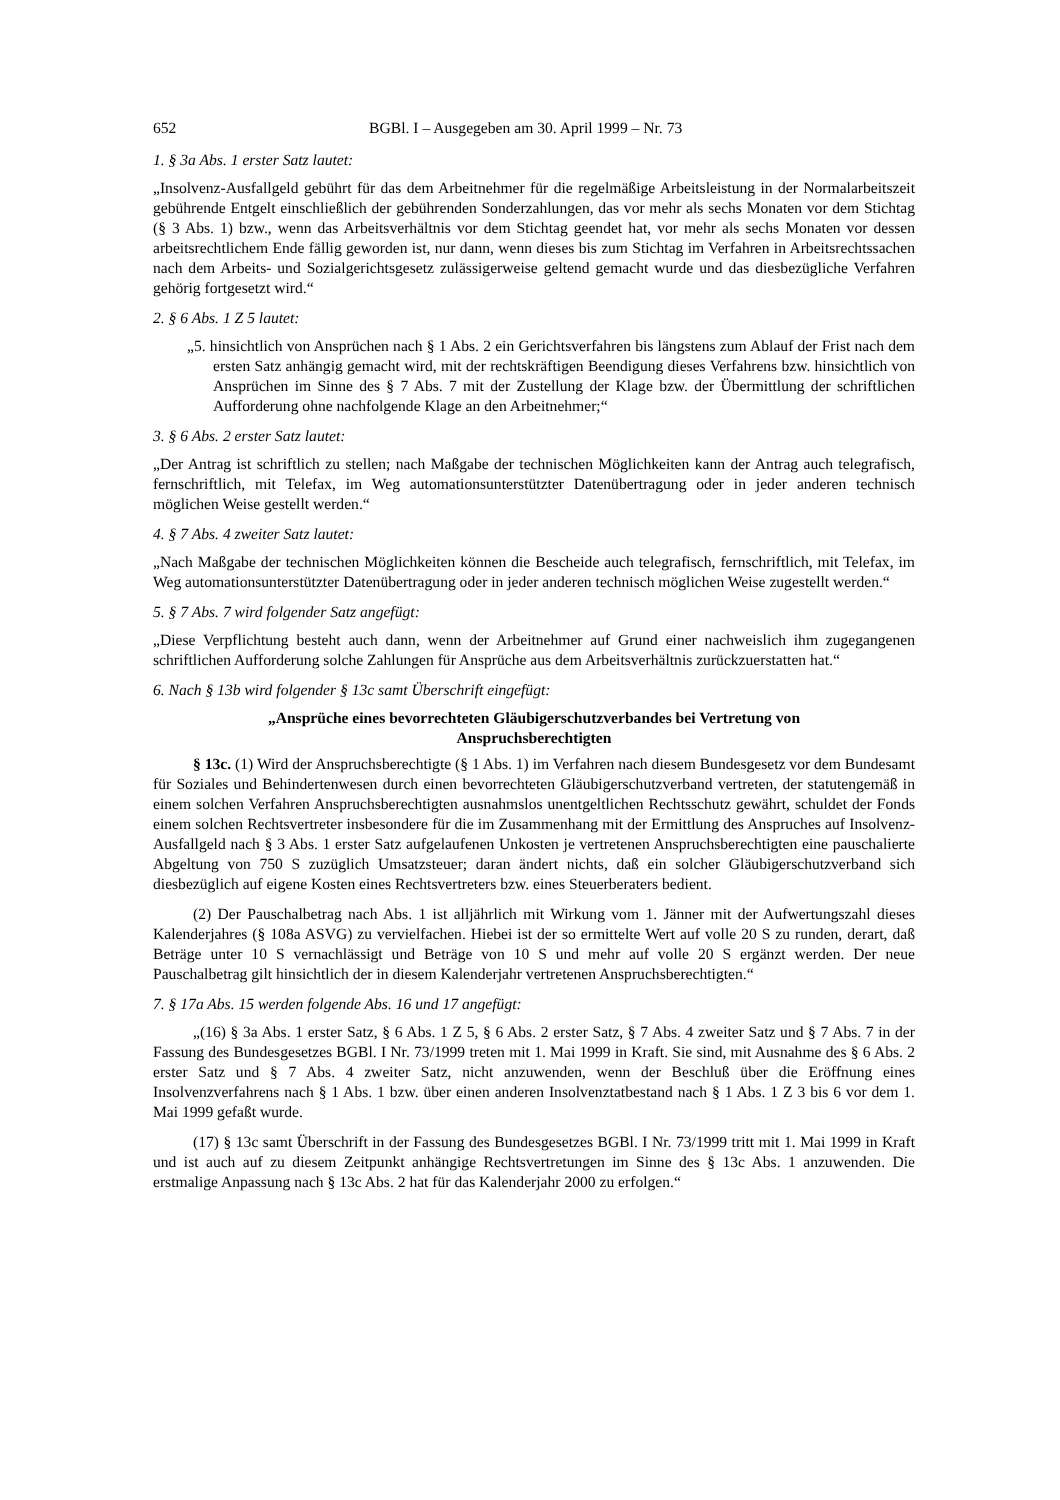652 BGBl. I – Ausgegeben am 30. April 1999 – Nr. 73
1. § 3a Abs. 1 erster Satz lautet:
„Insolvenz-Ausfallgeld gebührt für das dem Arbeitnehmer für die regelmäßige Arbeitsleistung in der Normalarbeitszeit gebührende Entgelt einschließlich der gebührenden Sonderzahlungen, das vor mehr als sechs Monaten vor dem Stichtag (§ 3 Abs. 1) bzw., wenn das Arbeitsverhältnis vor dem Stichtag geendet hat, vor mehr als sechs Monaten vor dessen arbeitsrechtlichem Ende fällig geworden ist, nur dann, wenn dieses bis zum Stichtag im Verfahren in Arbeitsrechtssachen nach dem Arbeits- und Sozialgerichtsgesetz zulässigerweise geltend gemacht wurde und das diesbezügliche Verfahren gehörig fortgesetzt wird.“
2. § 6 Abs. 1 Z 5 lautet:
„5. hinsichtlich von Ansprüchen nach § 1 Abs. 2 ein Gerichtsverfahren bis längstens zum Ablauf der Frist nach dem ersten Satz anhängig gemacht wird, mit der rechtskräftigen Beendigung dieses Verfahrens bzw. hinsichtlich von Ansprüchen im Sinne des § 7 Abs. 7 mit der Zustellung der Klage bzw. der Übermittlung der schriftlichen Aufforderung ohne nachfolgende Klage an den Arbeitnehmer;“
3. § 6 Abs. 2 erster Satz lautet:
„Der Antrag ist schriftlich zu stellen; nach Maßgabe der technischen Möglichkeiten kann der Antrag auch telegrafisch, fernschriftlich, mit Telefax, im Weg automationsunterstützter Datenübertragung oder in jeder anderen technisch möglichen Weise gestellt werden.“
4. § 7 Abs. 4 zweiter Satz lautet:
„Nach Maßgabe der technischen Möglichkeiten können die Bescheide auch telegrafisch, fernschriftlich, mit Telefax, im Weg automationsunterstützter Datenübertragung oder in jeder anderen technisch möglichen Weise zugestellt werden.“
5. § 7 Abs. 7 wird folgender Satz angefügt:
„Diese Verpflichtung besteht auch dann, wenn der Arbeitnehmer auf Grund einer nachweislich ihm zugegangenen schriftlichen Aufforderung solche Zahlungen für Ansprüche aus dem Arbeitsverhältnis zurückzuerstatten hat.“
6. Nach § 13b wird folgender § 13c samt Überschrift eingefügt:
„Ansprüche eines bevorrechteten Gläubigerschutzverbandes bei Vertretung von
Anspruchsberechtigten
§ 13c. (1) Wird der Anspruchsberechtigte (§ 1 Abs. 1) im Verfahren nach diesem Bundesgesetz vor dem Bundesamt für Soziales und Behindertenwesen durch einen bevorrechteten Gläubigerschutzverband vertreten, der statutengemäß in einem solchen Verfahren Anspruchsberechtigten ausnahmslos unentgeltlichen Rechtsschutz gewährt, schuldet der Fonds einem solchen Rechtsvertreter insbesondere für die im Zusammenhang mit der Ermittlung des Anspruches auf Insolvenz-Ausfallgeld nach § 3 Abs. 1 erster Satz aufgelaufenen Unkosten je vertretenen Anspruchsberechtigten eine pauschalierte Abgeltung von 750 S zuzüglich Umsatzsteuer; daran ändert nichts, daß ein solcher Gläubigerschutzverband sich diesbezüglich auf eigene Kosten eines Rechtsvertreters bzw. eines Steuerberaters bedient.
(2) Der Pauschalbetrag nach Abs. 1 ist alljährlich mit Wirkung vom 1. Jänner mit der Aufwertungszahl dieses Kalenderjahres (§ 108a ASVG) zu vervielfachen. Hiebei ist der so ermittelte Wert auf volle 20 S zu runden, derart, daß Beträge unter 10 S vernachlässigt und Beträge von 10 S und mehr auf volle 20 S ergänzt werden. Der neue Pauschalbetrag gilt hinsichtlich der in diesem Kalenderjahr vertretenen Anspruchsberechtigten.“
7. § 17a Abs. 15 werden folgende Abs. 16 und 17 angefügt:
„(16) § 3a Abs. 1 erster Satz, § 6 Abs. 1 Z 5, § 6 Abs. 2 erster Satz, § 7 Abs. 4 zweiter Satz und § 7 Abs. 7 in der Fassung des Bundesgesetzes BGBl. I Nr. 73/1999 treten mit 1. Mai 1999 in Kraft. Sie sind, mit Ausnahme des § 6 Abs. 2 erster Satz und § 7 Abs. 4 zweiter Satz, nicht anzuwenden, wenn der Beschluß über die Eröffnung eines Insolvenzverfahrens nach § 1 Abs. 1 bzw. über einen anderen Insolvenztatbestand nach § 1 Abs. 1 Z 3 bis 6 vor dem 1. Mai 1999 gefaßt wurde.
(17) § 13c samt Überschrift in der Fassung des Bundesgesetzes BGBl. I Nr. 73/1999 tritt mit 1. Mai 1999 in Kraft und ist auch auf zu diesem Zeitpunkt anhängige Rechtsvertretungen im Sinne des § 13c Abs. 1 anzuwenden. Die erstmalige Anpassung nach § 13c Abs. 2 hat für das Kalenderjahr 2000 zu erfolgen.“